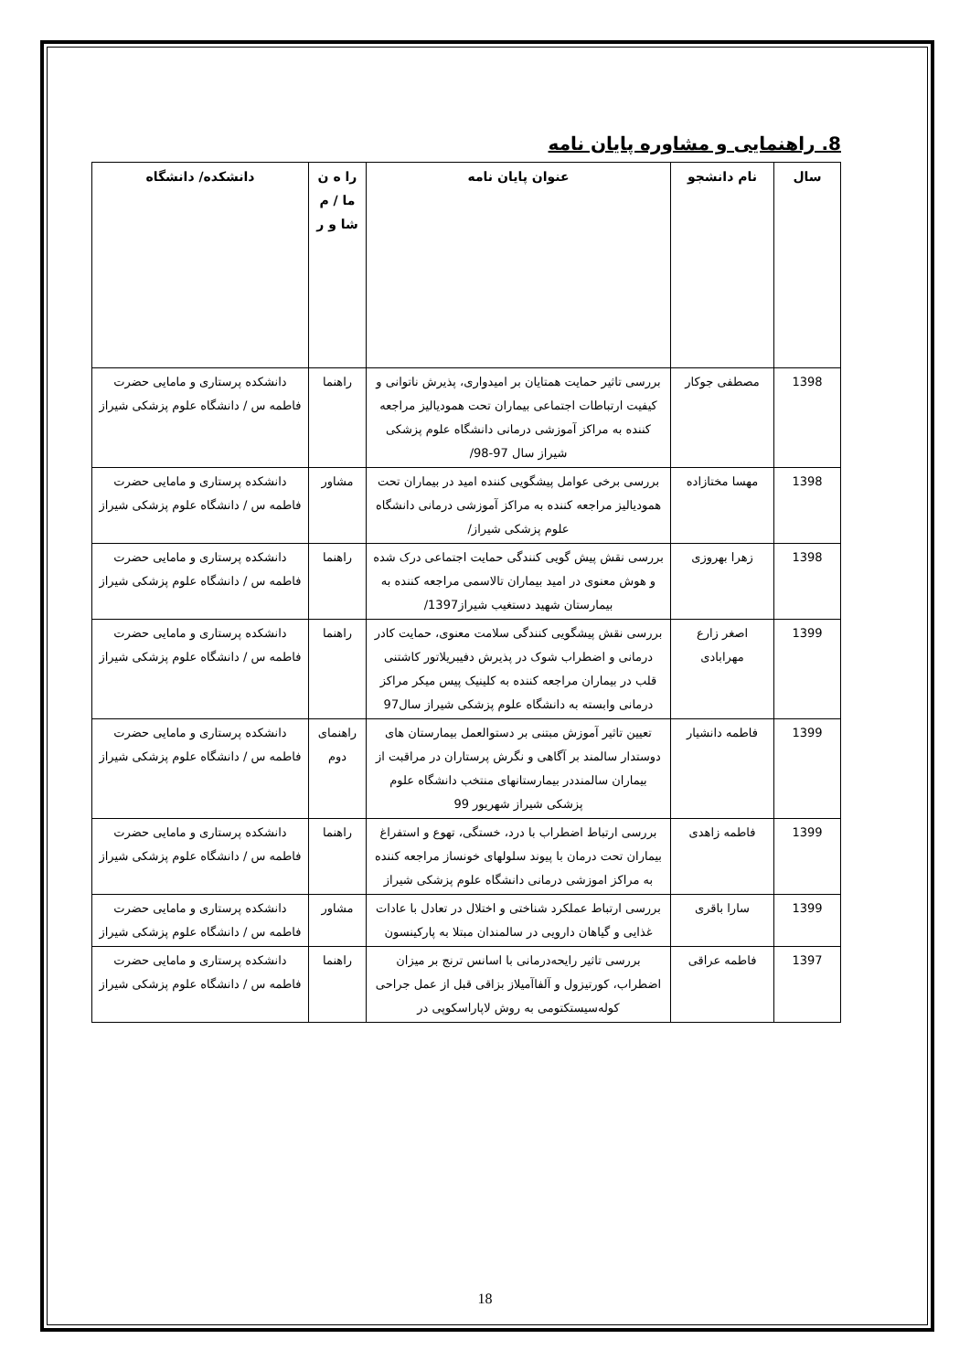8. راهنمایی و مشاوره پایان نامه
| سال | نام دانشجو | عنوان پایان نامه | را ه ن ما / م شا و ر | دانشکده/ دانشگاه |
| --- | --- | --- | --- | --- |
| 1398 | مصطفی جوکار | بررسی تاثیر حمایت همتایان بر امیدواری، پذیرش ناتوانی و کیفیت ارتباطات اجتماعی بیماران تحت همودیالیز مراجعه کننده به مراکز آموزشی درمانی دانشگاه علوم پزشکی شیراز سال 97-98/ | راهنما | دانشکده پرستاری و مامایی حضرت فاطمه س / دانشگاه علوم پزشکی شیراز |
| 1398 | مهسا مختازاده | بررسی برخی عوامل پیشگویی کننده امید در بیماران تحت همودیالیز مراجعه کننده به مراکز آموزشی درمانی دانشگاه علوم پزشکی شیراز/ | مشاور | دانشکده پرستاری و مامایی حضرت فاطمه س / دانشگاه علوم پزشکی شیراز |
| 1398 | زهرا بهروزی | بررسی نقش پیش گویی کنندگی حمایت اجتماعی درک شده و هوش معنوی در امید بیماران تالاسمی مراجعه کننده به بیمارستان شهید دستغیب شیراز1397/ | راهنما | دانشکده پرستاری و مامایی حضرت فاطمه س / دانشگاه علوم پزشکی شیراز |
| 1399 | اصغر زارع مهرابادی | بررسی نقش پیشگویی کنندگی سلامت معنوی، حمایت کادر درمانی و اضطراب شوک در پذیرش دفیبریلاتور کاشتنی قلب در بیماران مراجعه کننده به کلینیک پیس میکر مراکز درمانی وابسته به دانشگاه علوم پزشکی شیراز سال97 | راهنما | دانشکده پرستاری و مامایی حضرت فاطمه س / دانشگاه علوم پزشکی شیراز |
| 1399 | فاطمه دانشیار | تعیین تاثیر آموزش مبتنی بر دستوالعمل بیمارستان های دوستدار سالمند بر آگاهی و نگرش پرستاران در مراقبت از بیماران سالمنددر بیمارستانهای منتخب دانشگاه علوم پزشکی شیراز شهریور 99 | راهنمای دوم | دانشکده پرستاری و مامایی حضرت فاطمه س / دانشگاه علوم پزشکی شیراز |
| 1399 | فاطمه زاهدی | بررسی ارتباط اضطراب با درد، خستگی، تهوع و استفراغ بیماران تحت درمان با پیوند سلولهای خونساز مراجعه کننده به مراکز اموزشی درمانی دانشگاه علوم پزشکی شیراز | راهنما | دانشکده پرستاری و مامایی حضرت فاطمه س / دانشگاه علوم پزشکی شیراز |
| 1399 | سارا باقری | بررسی ارتباط عملکرد شناختی و اختلال در تعادل با عادات غذایی و گیاهان دارویی در سالمندان مبتلا به پارکینسون | مشاور | دانشکده پرستاری و مامایی حضرت فاطمه س / دانشگاه علوم پزشکی شیراز |
| 1397 | فاطمه عراقی | بررسی تاثیر رایحه‌درمانی با اسانس ترنج بر میزان اضطراب، کورتیزول و آلفاآمیلاز بزاقی قبل از عمل جراحی کوله‌سیستکتومی به روش لاپاراسکوپی در | راهنما | دانشکده پرستاری و مامایی حضرت فاطمه س / دانشگاه علوم پزشکی شیراز |
18